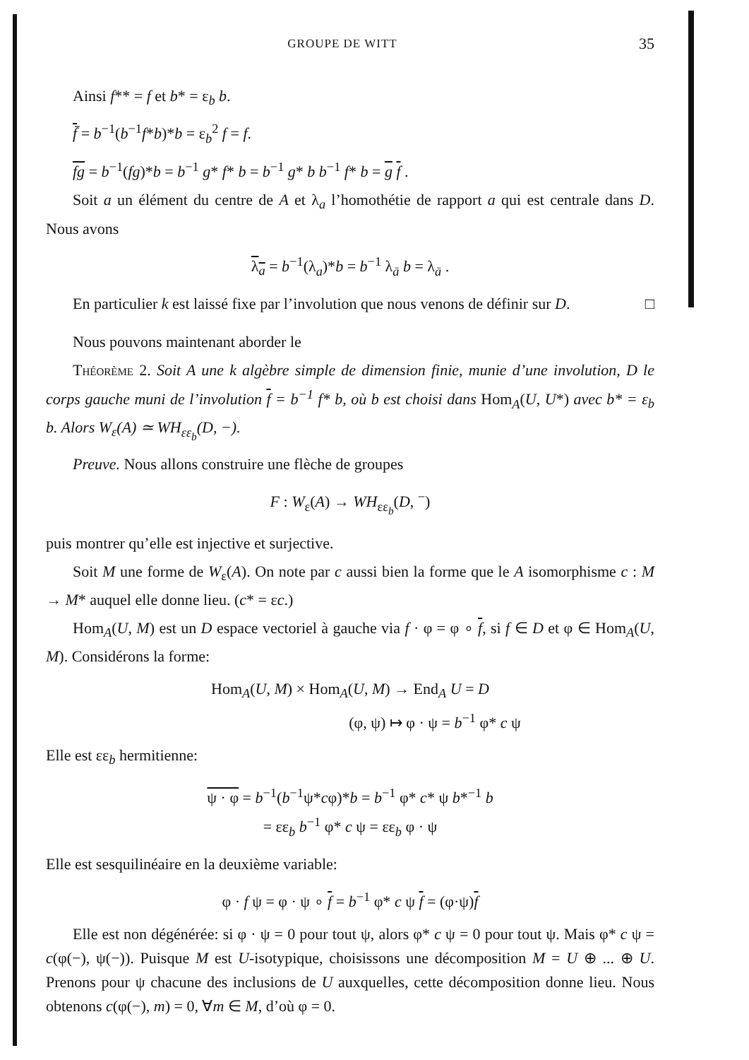GROUPE DE WITT 35
Ainsi f** = f et b* = ε<sub>b</sub> b.
f̄ = b<sup>−1</sup>(b<sup>−1</sup>f*b)*b = ε<sub>b</sub><sup>2</sup> f = f.
fg = b<sup>−1</sup>(fg)*b = b<sup>−1</sup> g* f* b = b<sup>−1</sup> g* b b<sup>−1</sup> f* b = g f .
Soit a un élément du centre de A et λ<sub>a</sub> l’homothétie de rapport a qui est centrale dans D. Nous avons
λ<sub>a</sub> = b<sup>−1</sup>(λ<sub>a</sub>)*b = b<sup>−1</sup> λ<sub>ā</sub> b = λ<sub>ā</sub> .
En particulier k est laissé fixe par l’involution que nous venons de définir sur D. □
Nous pouvons maintenant aborder le
Théorème 2. Soit A une k algèbre simple de dimension finie, munie d’une involution, D le corps gauche muni de l’involution f = b<sup>−1</sup> f* b, où b est choisi dans Hom<sub>A</sub>(U, U*) avec b* = ε<sub>b</sub> b. Alors W<sub>ε</sub>(A) ≃ WH<sub>εε<sub>b</sub></sub>(D, −).
Preuve. Nous allons construire une flèche de groupes
F : W<sub>ε</sub>(A) → WH<sub>εε<sub>b</sub></sub>(D, <sup>−</sup>)
puis montrer qu’elle est injective et surjective.
Soit M une forme de W<sub>ε</sub>(A). On note par c aussi bien la forme que le A isomorphisme c : M → M* auquel elle donne lieu. (c* = εc.)
Hom<sub>A</sub>(U, M) est un D espace vectoriel à gauche via f · φ = φ ∘ f, si f ∈ D et φ ∈ Hom<sub>A</sub>(U, M). Considérons la forme:
Hom<sub>A</sub>(U, M) × Hom<sub>A</sub>(U, M) → End<sub>A</sub> U = D
(φ, ψ) ↦ φ · ψ = b<sup>−1</sup> φ* c ψ
Elle est εε<sub>b</sub> hermitienne:
ψ · φ = b<sup>−1</sup>(b<sup>−1</sup>ψ*cφ)*b = b<sup>−1</sup> φ* c* ψ b*<sup>−1</sup> b
= εε<sub>b</sub> b<sup>−1</sup> φ* c ψ = εε<sub>b</sub> φ · ψ
Elle est sesquilinéaire en la deuxième variable:
φ · f ψ = φ · ψ ∘ f = b<sup>−1</sup> φ* c ψ f = (φ·ψ)f
Elle est non dégénérée: si φ · ψ = 0 pour tout ψ, alors φ* c ψ = 0 pour tout ψ. Mais φ* c ψ = c(φ(−), ψ(−)). Puisque M est U-isotypique, choisissons une décomposition M = U ⊕ ... ⊕ U. Prenons pour ψ chacune des inclusions de U auxquelles, cette décomposition donne lieu. Nous obtenons c(φ(−), m) = 0, ∀m ∈ M, d’où φ = 0.